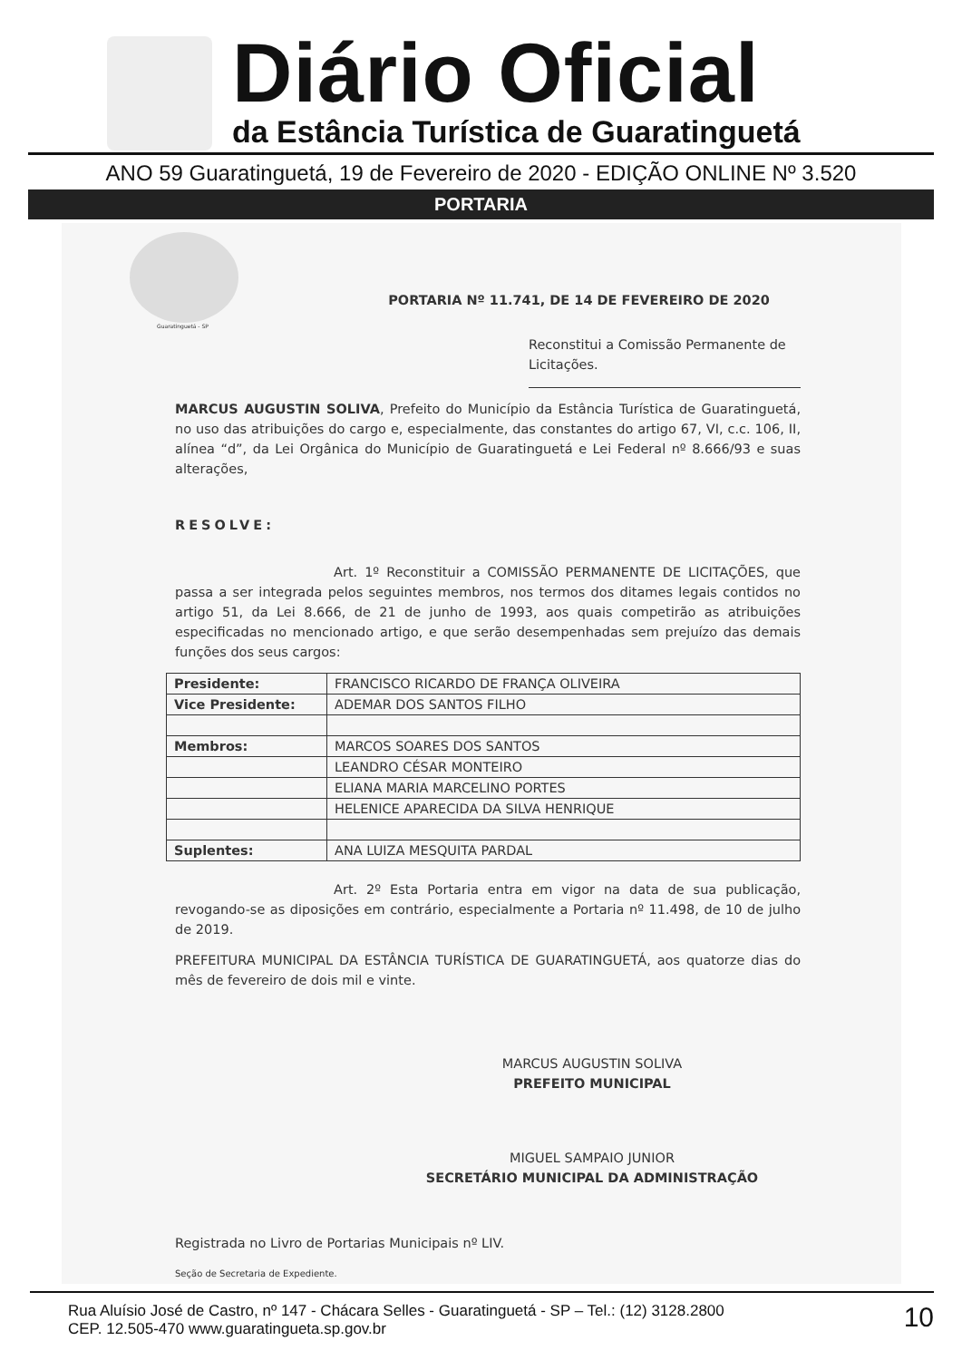Diário Oficial
da Estância Turística de Guaratinguetá
ANO 59 Guaratinguetá, 19 de Fevereiro de 2020 - EDIÇÃO ONLINE Nº 3.520
PORTARIA
Guaratinguetá - SP
PORTARIA Nº 11.741, DE 14 DE FEVEREIRO DE 2020
Reconstitui a Comissão Permanente de Licitações.
MARCUS AUGUSTIN SOLIVA, Prefeito do Município da Estância Turística de Guaratinguetá, no uso das atribuições do cargo e, especialmente, das constantes do artigo 67, VI, c.c. 106, II, alínea “d”, da Lei Orgânica do Município de Guaratinguetá e Lei Federal nº 8.666/93 e suas alterações,
RESOLVE:
Art. 1º Reconstituir a COMISSÃO PERMANENTE DE LICITAÇÕES, que passa a ser integrada pelos seguintes membros, nos termos dos ditames legais contidos no artigo 51, da Lei 8.666, de 21 de junho de 1993, aos quais competirão as atribuições especificadas no mencionado artigo, e que serão desempenhadas sem prejuízo das demais funções dos seus cargos:
| Presidente: | FRANCISCO RICARDO DE FRANÇA OLIVEIRA |
| Vice Presidente: | ADEMAR DOS SANTOS FILHO |
| Membros: | MARCOS SOARES DOS SANTOS |
| | LEANDRO CÉSAR MONTEIRO |
| | ELIANA MARIA MARCELINO PORTES |
| | HELENICE APARECIDA DA SILVA HENRIQUE |
| Suplentes: | ANA LUIZA MESQUITA PARDAL |
Art. 2º Esta Portaria entra em vigor na data de sua publicação, revogando-se as diposições em contrário, especialmente a Portaria nº 11.498, de 10 de julho de 2019.
PREFEITURA MUNICIPAL DA ESTÂNCIA TURÍSTICA DE GUARATINGUETÁ, aos quatorze dias do mês de fevereiro de dois mil e vinte.
MARCUS AUGUSTIN SOLIVA
PREFEITO MUNICIPAL
MIGUEL SAMPAIO JUNIOR
SECRETÁRIO MUNICIPAL DA ADMINISTRAÇÃO
Registrada no Livro de Portarias Municipais nº LIV.
Seção de Secretaria de Expediente.
Rua Aluísio José de Castro, nº 147 - Chácara Selles - Guaratinguetá - SP – Tel.: (12) 3128.2800
CEP. 12.505-470 www.guaratingueta.sp.gov.br
10